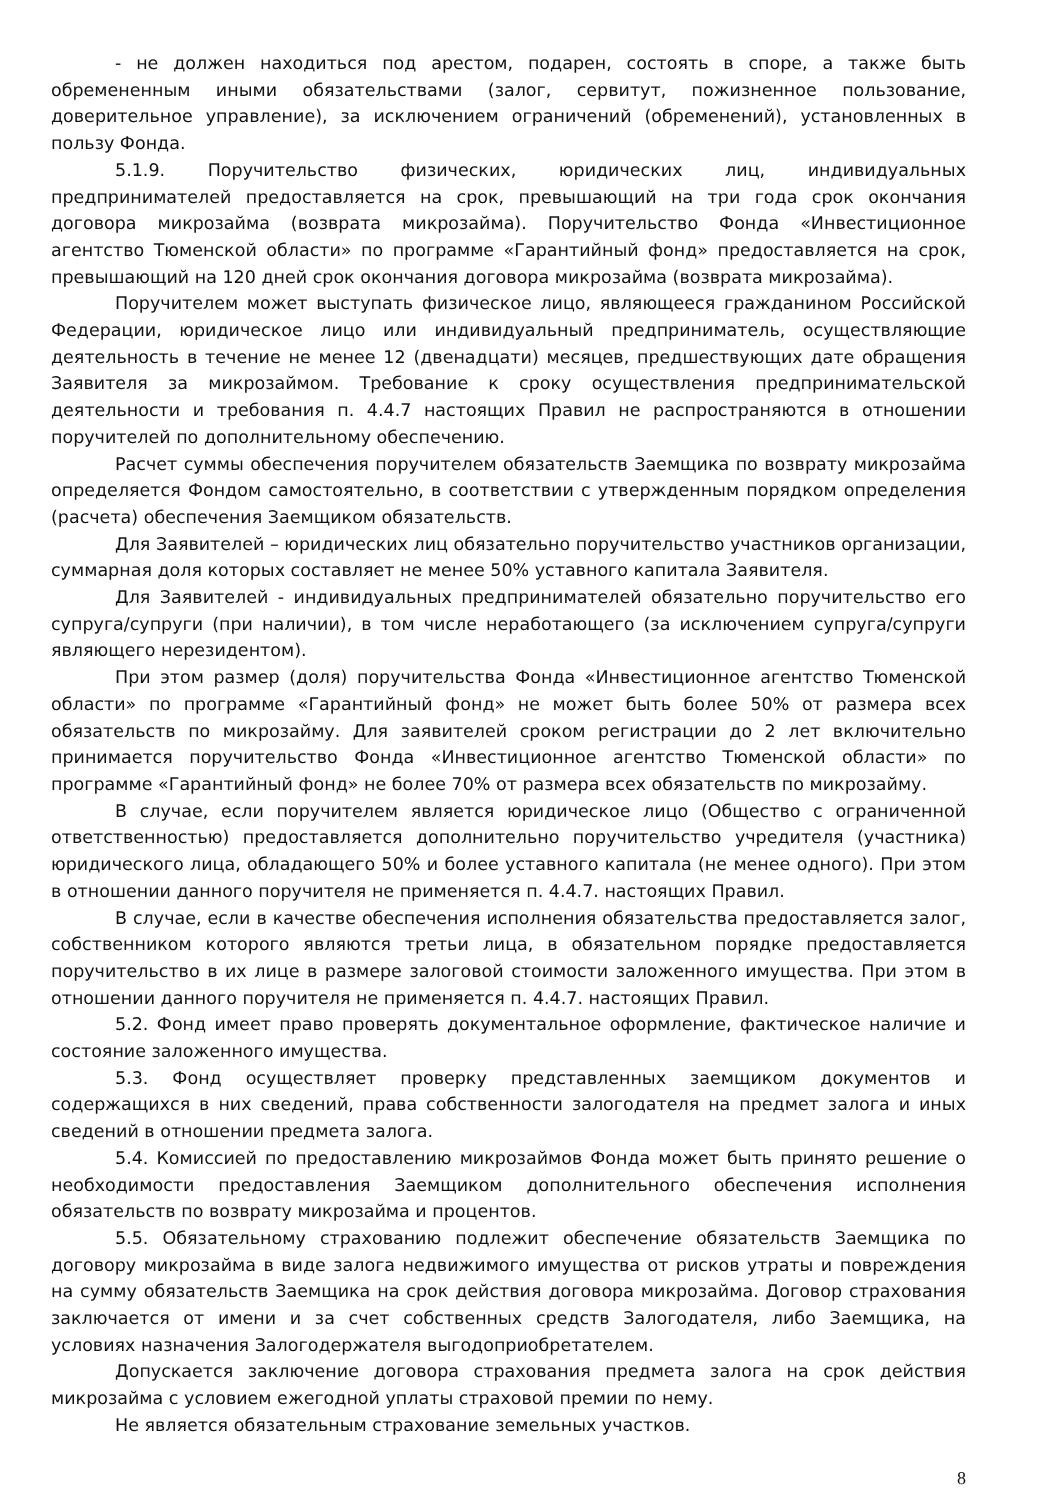- не должен находиться под арестом, подарен, состоять в споре, а также быть обремененным иными обязательствами (залог, сервитут, пожизненное пользование, доверительное управление), за исключением ограничений (обременений), установленных в пользу Фонда.
5.1.9. Поручительство физических, юридических лиц, индивидуальных предпринимателей предоставляется на срок, превышающий на три года срок окончания договора микрозайма (возврата микрозайма). Поручительство Фонда «Инвестиционное агентство Тюменской области» по программе «Гарантийный фонд» предоставляется на срок, превышающий на 120 дней срок окончания договора микрозайма (возврата микрозайма).
Поручителем может выступать физическое лицо, являющееся гражданином Российской Федерации, юридическое лицо или индивидуальный предприниматель, осуществляющие деятельность в течение не менее 12 (двенадцати) месяцев, предшествующих дате обращения Заявителя за микрозаймом. Требование к сроку осуществления предпринимательской деятельности и требования п. 4.4.7 настоящих Правил не распространяются в отношении поручителей по дополнительному обеспечению.
Расчет суммы обеспечения поручителем обязательств Заемщика по возврату микрозайма определяется Фондом самостоятельно, в соответствии с утвержденным порядком определения (расчета) обеспечения Заемщиком обязательств.
Для Заявителей – юридических лиц обязательно поручительство участников организации, суммарная доля которых составляет не менее 50% уставного капитала Заявителя.
Для Заявителей - индивидуальных предпринимателей обязательно поручительство его супруга/супруги (при наличии), в том числе неработающего (за исключением супруга/супруги являющего нерезидентом).
При этом размер (доля) поручительства Фонда «Инвестиционное агентство Тюменской области» по программе «Гарантийный фонд» не может быть более 50% от размера всех обязательств по микрозайму. Для заявителей сроком регистрации до 2 лет включительно принимается поручительство Фонда «Инвестиционное агентство Тюменской области» по программе «Гарантийный фонд» не более 70% от размера всех обязательств по микрозайму.
В случае, если поручителем является юридическое лицо (Общество с ограниченной ответственностью) предоставляется дополнительно поручительство учредителя (участника) юридического лица, обладающего 50% и более уставного капитала (не менее одного). При этом в отношении данного поручителя не применяется п. 4.4.7. настоящих Правил.
В случае, если в качестве обеспечения исполнения обязательства предоставляется залог, собственником которого являются третьи лица, в обязательном порядке предоставляется поручительство в их лице в размере залоговой стоимости заложенного имущества. При этом в отношении данного поручителя не применяется п. 4.4.7. настоящих Правил.
5.2. Фонд имеет право проверять документальное оформление, фактическое наличие и состояние заложенного имущества.
5.3. Фонд осуществляет проверку представленных заемщиком документов и содержащихся в них сведений, права собственности залогодателя на предмет залога и иных сведений в отношении предмета залога.
5.4. Комиссией по предоставлению микрозаймов Фонда может быть принято решение о необходимости предоставления Заемщиком дополнительного обеспечения исполнения обязательств по возврату микрозайма и процентов.
5.5. Обязательному страхованию подлежит обеспечение обязательств Заемщика по договору микрозайма в виде залога недвижимого имущества от рисков утраты и повреждения на сумму обязательств Заемщика на срок действия договора микрозайма. Договор страхования заключается от имени и за счет собственных средств Залогодателя, либо Заемщика, на условиях назначения Залогодержателя выгодоприобретателем.
Допускается заключение договора страхования предмета залога на срок действия микрозайма с условием ежегодной уплаты страховой премии по нему.
Не является обязательным страхование земельных участков.
8